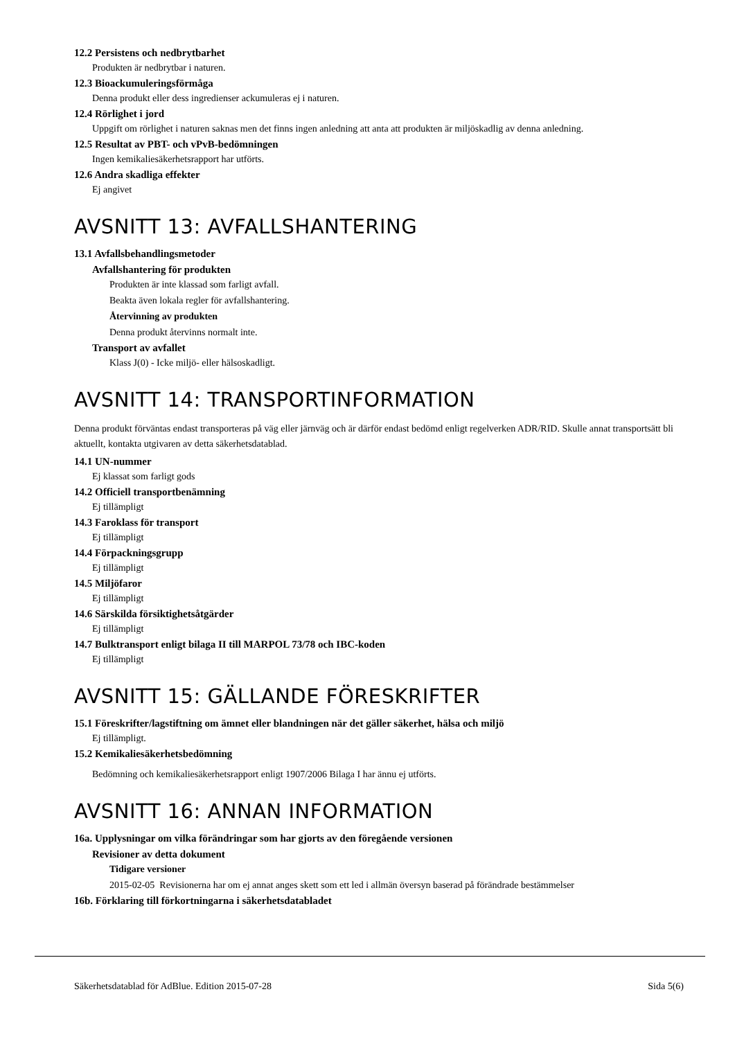12.2 Persistens och nedbrytbarhet
Produkten är nedbrytbar i naturen.
12.3 Bioackumuleringsförmåga
Denna produkt eller dess ingredienser ackumuleras ej i naturen.
12.4 Rörlighet i jord
Uppgift om rörlighet i naturen saknas men det finns ingen anledning att anta att produkten är miljöskadlig av denna anledning.
12.5 Resultat av PBT- och vPvB-bedömningen
Ingen kemikaliesäkerhetsrapport har utförts.
12.6 Andra skadliga effekter
Ej angivet
AVSNITT 13: AVFALLSHANTERING
13.1 Avfallsbehandlingsmetoder
Avfallshantering för produkten
Produkten är inte klassad som farligt avfall.
Beakta även lokala regler för avfallshantering.
Återvinning av produkten
Denna produkt återvinns normalt inte.
Transport av avfallet
Klass J(0) - Icke miljö- eller hälsoskadligt.
AVSNITT 14: TRANSPORTINFORMATION
Denna produkt förväntas endast transporteras på väg eller järnväg och är därför endast bedömd enligt regelverken ADR/RID. Skulle annat transportsätt bli aktuellt, kontakta utgivaren av detta säkerhetsdatablad.
14.1 UN-nummer
Ej klassat som farligt gods
14.2 Officiell transportbenämning
Ej tillämpligt
14.3 Faroklass för transport
Ej tillämpligt
14.4 Förpackningsgrupp
Ej tillämpligt
14.5 Miljöfaror
Ej tillämpligt
14.6 Särskilda försiktighetsåtgärder
Ej tillämpligt
14.7 Bulktransport enligt bilaga II till MARPOL 73/78 och IBC-koden
Ej tillämpligt
AVSNITT 15: GÄLLANDE FÖRESKRIFTER
15.1 Föreskrifter/lagstiftning om ämnet eller blandningen när det gäller säkerhet, hälsa och miljö
Ej tillämpligt.
15.2 Kemikaliesäkerhetsbedömning
Bedömning och kemikaliesäkerhetsrapport enligt 1907/2006 Bilaga I har ännu ej utförts.
AVSNITT 16: ANNAN INFORMATION
16a. Upplysningar om vilka förändringar som har gjorts av den föregående versionen
Revisioner av detta dokument
Tidigare versioner
2015-02-05 Revisionerna har om ej annat anges skett som ett led i allmän översyn baserad på förändrade bestämmelser
16b. Förklaring till förkortningarna i säkerhetsdatabladet
Säkerhetsdatablad för AdBlue. Edition 2015-07-28 Sida 5(6)